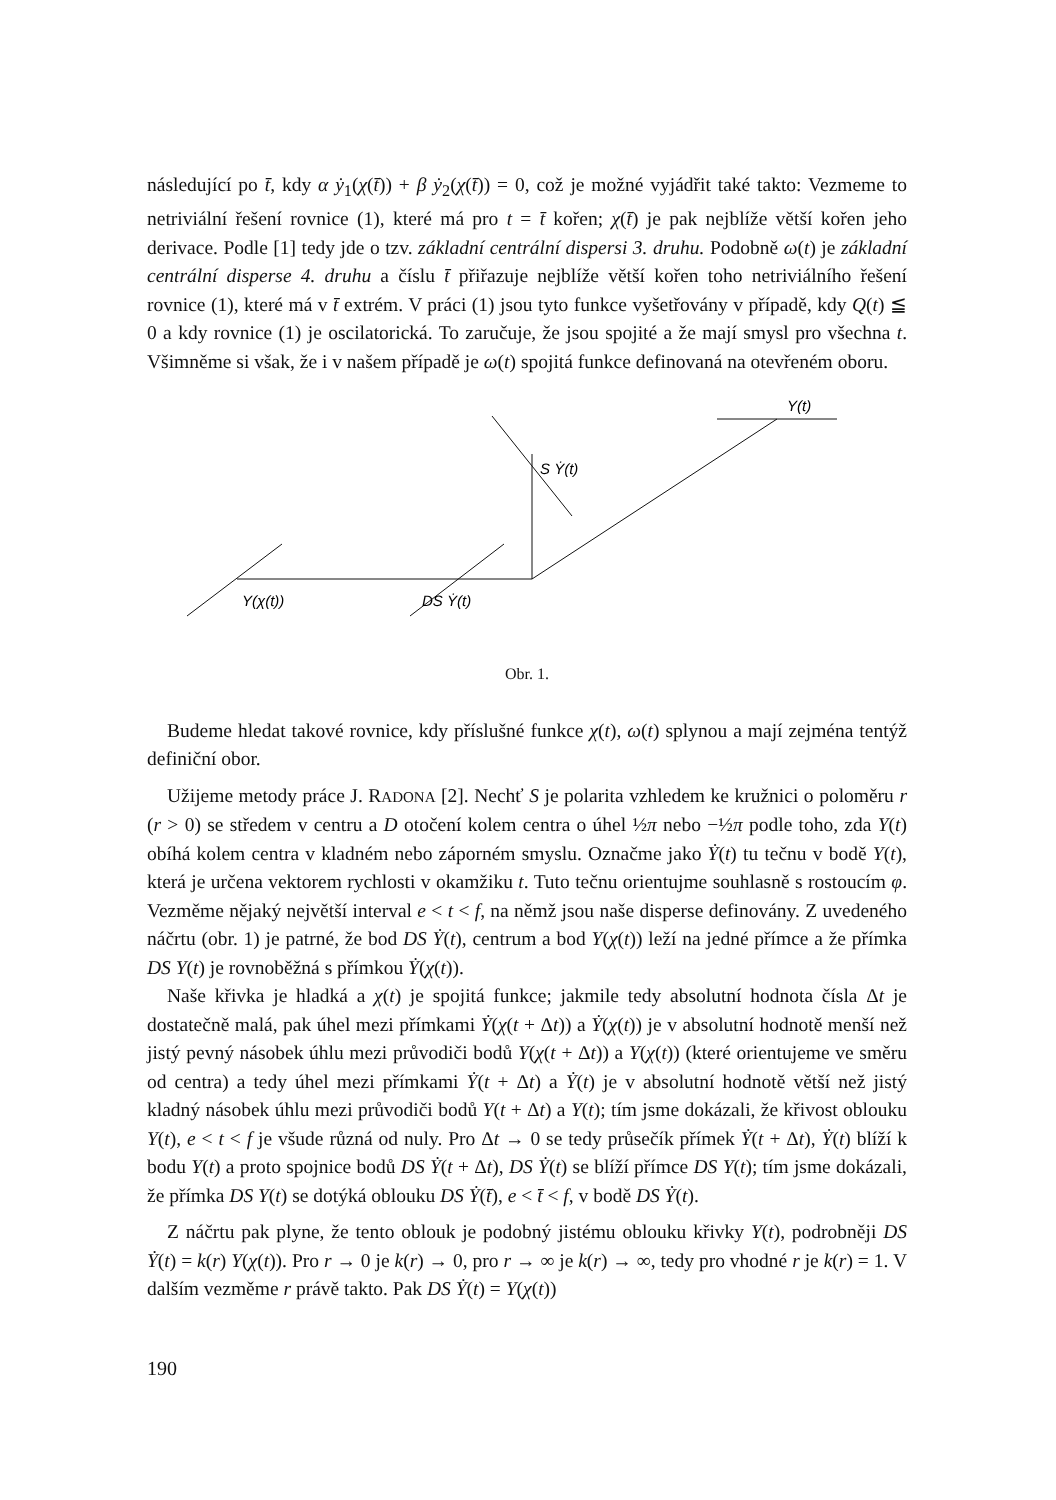následující po t̄, kdy α ẏ<sub>1</sub>(χ(t̄)) + β ẏ<sub>2</sub>(χ(t̄)) = 0, což je možné vyjádřit také takto: Vezmeme to netriviální řešení rovnice (1), které má pro t = t̄ kořen; χ(t̄) je pak nejblíže větší kořen jeho derivace. Podle [1] tedy jde o tzv. základní centrální dispersi 3. druhu. Podobně ω(t) je základní centrální disperse 4. druhu a číslu t̄ přiřazuje nejblíže větší kořen toho netriviálního řešení rovnice (1), které má v t̄ extrém. V práci (1) jsou tyto funkce vyšetřovány v případě, kdy Q(t) ≦ 0 a kdy rovnice (1) je oscilatorická. To zaručuje, že jsou spojité a že mají smysl pro všechna t. Všimněme si však, že i v našem případě je ω(t) spojitá funkce definovaná na otevřeném oboru.
Y(χ(t))
DS Ẏ(t)
S Ẏ(t)
Y(t)
Obr. 1.
Budeme hledat takové rovnice, kdy příslušné funkce χ(t), ω(t) splynou a mají zejména tentýž definiční obor.
Užijeme metody práce J. RADONA [2]. Nechť S je polarita vzhledem ke kružnici o poloměru r (r > 0) se středem v centru a D otočení kolem centra o úhel ½π nebo −½π podle toho, zda Y(t) obíhá kolem centra v kladném nebo záporném smyslu. Označme jako Ẏ(t) tu tečnu v bodě Y(t), která je určena vektorem rychlosti v okamžiku t. Tuto tečnu orientujme souhlasně s rostoucím φ. Vezměme nějaký největší interval e < t < f, na němž jsou naše disperse definovány. Z uvedeného náčrtu (obr. 1) je patrné, že bod DS Ẏ(t), centrum a bod Y(χ(t)) leží na jedné přímce a že přímka DS Y(t) je rovnoběžná s přímkou Ẏ(χ(t)).
Naše křivka je hladká a χ(t) je spojitá funkce; jakmile tedy absolutní hodnota čísla Δt je dostatečně malá, pak úhel mezi přímkami Ẏ(χ(t + Δt)) a Ẏ(χ(t)) je v absolutní hodnotě menší než jistý pevný násobek úhlu mezi průvodiči bodů Y(χ(t + Δt)) a Y(χ(t)) (které orientujeme ve směru od centra) a tedy úhel mezi přímkami Ẏ(t + Δt) a Ẏ(t) je v absolutní hodnotě větší než jistý kladný násobek úhlu mezi průvodiči bodů Y(t + Δt) a Y(t); tím jsme dokázali, že křivost oblouku Y(t), e < t < f je všude různá od nuly. Pro Δt → 0 se tedy průsečík přímek Ẏ(t + Δt), Ẏ(t) blíží k bodu Y(t) a proto spojnice bodů DS Ẏ(t + Δt), DS Ẏ(t) se blíží přímce DS Y(t); tím jsme dokázali, že přímka DS Y(t) se dotýká oblouku DS Ẏ(t̄), e < t̄ < f, v bodě DS Ẏ(t).
Z náčrtu pak plyne, že tento oblouk je podobný jistému oblouku křivky Y(t), podrobněji DS Ẏ(t) = k(r) Y(χ(t)). Pro r → 0 je k(r) → 0, pro r → ∞ je k(r) → ∞, tedy pro vhodné r je k(r) = 1. V dalším vezměme r právě takto. Pak DS Ẏ(t) = Y(χ(t))
190